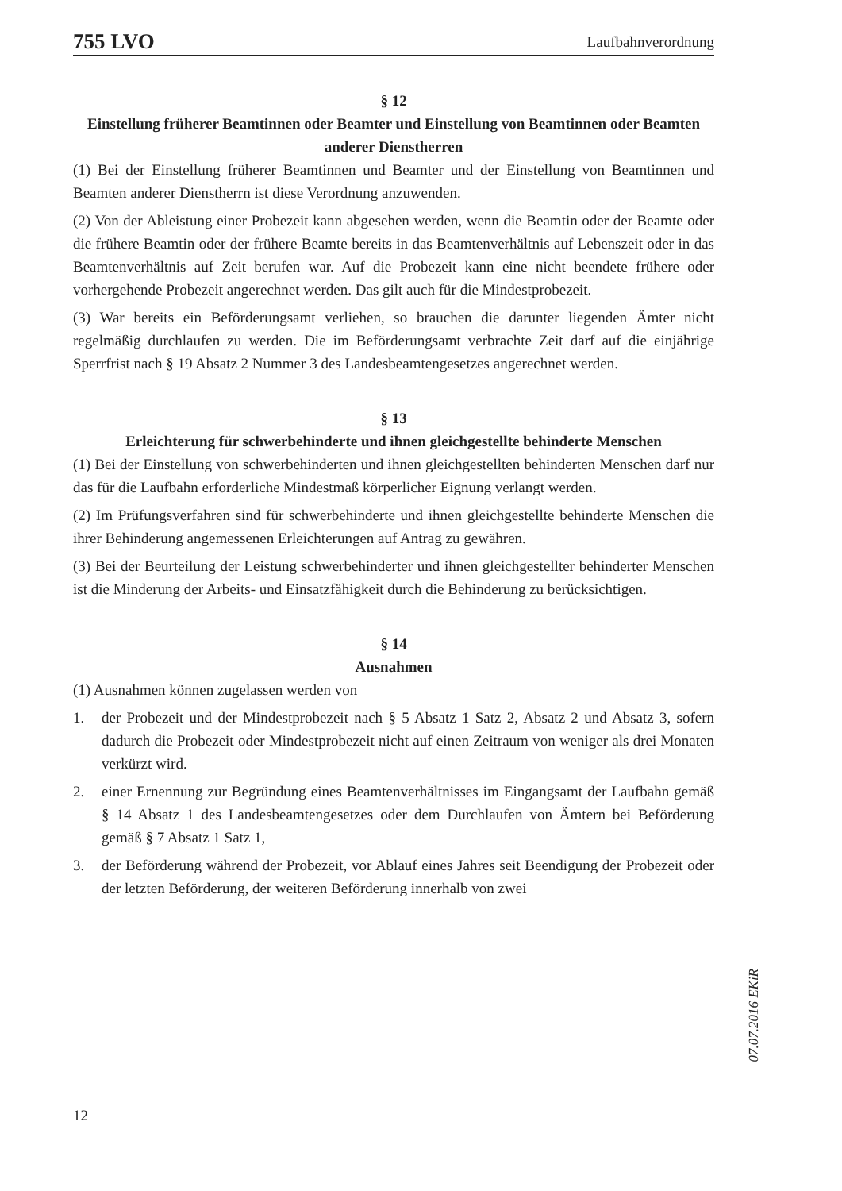755 LVO Laufbahnverordnung
§ 12
Einstellung früherer Beamtinnen oder Beamter und Einstellung von Beamtinnen oder Beamten anderer Dienstherren
(1) Bei der Einstellung früherer Beamtinnen und Beamter und der Einstellung von Beamtinnen und Beamten anderer Dienstherrn ist diese Verordnung anzuwenden.
(2) Von der Ableistung einer Probezeit kann abgesehen werden, wenn die Beamtin oder der Beamte oder die frühere Beamtin oder der frühere Beamte bereits in das Beamtenverhältnis auf Lebenszeit oder in das Beamtenverhältnis auf Zeit berufen war. Auf die Probezeit kann eine nicht beendete frühere oder vorhergehende Probezeit angerechnet werden. Das gilt auch für die Mindestprobezeit.
(3) War bereits ein Beförderungsamt verliehen, so brauchen die darunter liegenden Ämter nicht regelmäßig durchlaufen zu werden. Die im Beförderungsamt verbrachte Zeit darf auf die einjährige Sperrfrist nach § 19 Absatz 2 Nummer 3 des Landesbeamtengesetzes angerechnet werden.
§ 13
Erleichterung für schwerbehinderte und ihnen gleichgestellte behinderte Menschen
(1) Bei der Einstellung von schwerbehinderten und ihnen gleichgestellten behinderten Menschen darf nur das für die Laufbahn erforderliche Mindestmaß körperlicher Eignung verlangt werden.
(2) Im Prüfungsverfahren sind für schwerbehinderte und ihnen gleichgestellte behinderte Menschen die ihrer Behinderung angemessenen Erleichterungen auf Antrag zu gewähren.
(3) Bei der Beurteilung der Leistung schwerbehinderter und ihnen gleichgestellter behinderter Menschen ist die Minderung der Arbeits- und Einsatzfähigkeit durch die Behinderung zu berücksichtigen.
§ 14
Ausnahmen
(1) Ausnahmen können zugelassen werden von
1. der Probezeit und der Mindestprobezeit nach § 5 Absatz 1 Satz 2, Absatz 2 und Absatz 3, sofern dadurch die Probezeit oder Mindestprobezeit nicht auf einen Zeitraum von weniger als drei Monaten verkürzt wird.
2. einer Ernennung zur Begründung eines Beamtenverhältnisses im Eingangsamt der Laufbahn gemäß § 14 Absatz 1 des Landesbeamtengesetzes oder dem Durchlaufen von Ämtern bei Beförderung gemäß § 7 Absatz 1 Satz 1,
3. der Beförderung während der Probezeit, vor Ablauf eines Jahres seit Beendigung der Probezeit oder der letzten Beförderung, der weiteren Beförderung innerhalb von zwei
12
07.07.2016 EKiR